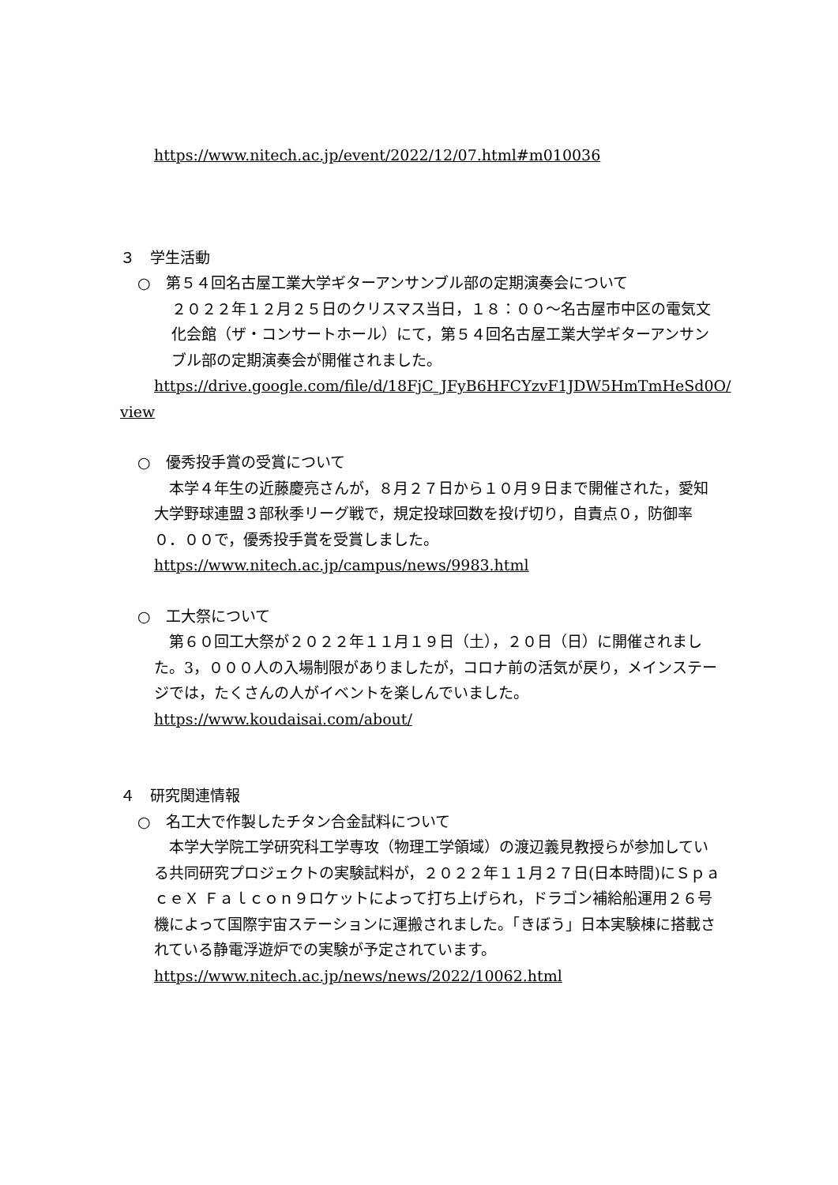https://www.nitech.ac.jp/event/2022/12/07.html#m010036
３　学生活動
○　第５４回名古屋工業大学ギターアンサンブル部の定期演奏会について
２０２２年１２月２５日のクリスマス当日，１８：００～名古屋市中区の電気文化会館（ザ・コンサートホール）にて，第５４回名古屋工業大学ギターアンサンブル部の定期演奏会が開催されました。
https://drive.google.com/file/d/18FjC_JFyB6HFCYzvF1JDW5HmTmHeSd0O/
view
○　優秀投手賞の受賞について
　本学４年生の近藤慶亮さんが，８月２７日から１０月９日まで開催された，愛知大学野球連盟３部秋季リーグ戦で，規定投球回数を投げ切り，自責点０，防御率０．００で，優秀投手賞を受賞しました。
https://www.nitech.ac.jp/campus/news/9983.html
○　工大祭について
　第６０回工大祭が２０２２年１１月１９日（土），２０日（日）に開催されました。3，０００人の入場制限がありましたが，コロナ前の活気が戻り，メインステージでは，たくさんの人がイベントを楽しんでいました。
https://www.koudaisai.com/about/
４　研究関連情報
○　名工大で作製したチタン合金試料について
　本学大学院工学研究科工学専攻（物理工学領域）の渡辺義見教授らが参加している共同研究プロジェクトの実験試料が，２０２２年１１月２７日(日本時間)にＳｐａｃｅＸ Ｆａｌｃｏｎ９ロケットによって打ち上げられ，ドラゴン補給船運用２６号機によって国際宇宙ステーションに運搬されました。「きぼう」日本実験棟に搭載されている静電浮遊炉での実験が予定されています。
https://www.nitech.ac.jp/news/news/2022/10062.html